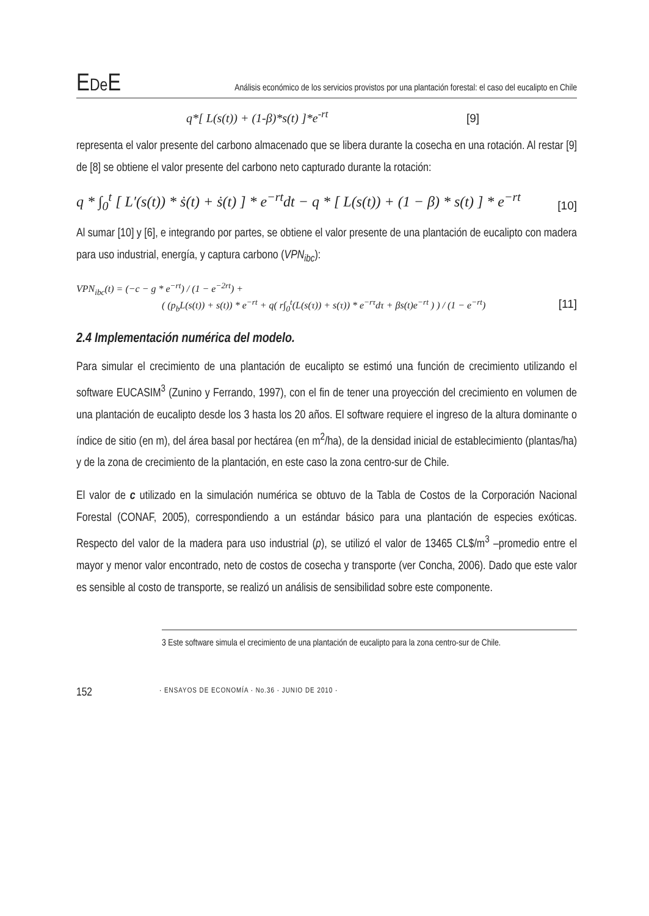EDe E
Análisis económico de los servicios provistos por una plantación forestal: el caso del eucalipto en Chile
q*[ L(s(t)) + (1-β)*s(t) ]*e<sup>-rt</sup> [9]
representa el valor presente del carbono almacenado que se libera durante la cosecha en una rotación. Al restar [9] de [8] se obtiene el valor presente del carbono neto capturado durante la rotación:
q * ∫<sub>0</sub><sup>t</sup> [ L′(s(t)) * ṡ(t) + ṡ(t) ] * e<sup>−rt</sup>dt − q * [ L(s(t)) + (1 − β) * s(t) ] * e<sup>−rt</sup> [10]
Al sumar [10] y [6], e integrando por partes, se obtiene el valor presente de una plantación de eucalipto con madera para uso industrial, energía, y captura carbono (VPN<sub>ibc</sub>):
VPN<sub>ibc</sub>(t) = (−c − g * e<sup>−rt</sup>) / (1 − e<sup>−2rt</sup>) +
( (p<sub>b</sub>L(s(t)) + s(t)) * e<sup>−rt</sup> + q( r∫<sub>0</sub><sup>t</sup>(L(s(τ)) + s(τ)) * e<sup>−rτ</sup>dτ + βs(t)e<sup>−rt</sup> ) ) / (1 − e<sup>−rt</sup>) [11]
2.4 Implementación numérica del modelo.
Para simular el crecimiento de una plantación de eucalipto se estimó una función de crecimiento utilizando el software EUCASIM<sup>3</sup> (Zunino y Ferrando, 1997), con el fin de tener una proyección del crecimiento en volumen de una plantación de eucalipto desde los 3 hasta los 20 años. El software requiere el ingreso de la altura dominante o índice de sitio (en m), del área basal por hectárea (en m<sup>2</sup>/ha), de la densidad inicial de establecimiento (plantas/ha) y de la zona de crecimiento de la plantación, en este caso la zona centro-sur de Chile.
El valor de c utilizado en la simulación numérica se obtuvo de la Tabla de Costos de la Corporación Nacional Forestal (CONAF, 2005), correspondiendo a un estándar básico para una plantación de especies exóticas. Respecto del valor de la madera para uso industrial (p), se utilizó el valor de 13465 CL$/m<sup>3</sup> –promedio entre el mayor y menor valor encontrado, neto de costos de cosecha y transporte (ver Concha, 2006). Dado que este valor es sensible al costo de transporte, se realizó un análisis de sensibilidad sobre este componente.
3 Este software simula el crecimiento de una plantación de eucalipto para la zona centro-sur de Chile.
152 · ENSAYOS DE ECONOMÍA · No.36 · JUNIO DE 2010 ·